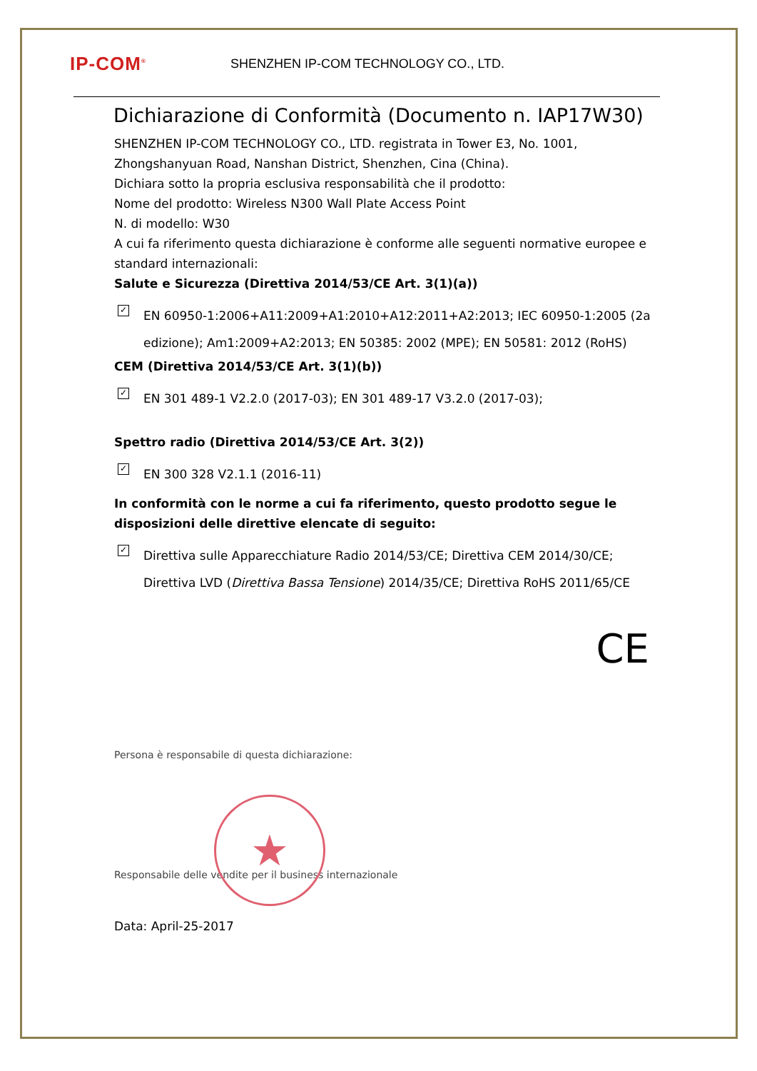IP-COM<sup>®</sup>
SHENZHEN IP-COM TECHNOLOGY CO., LTD.
Dichiarazione di Conformità (Documento n. IAP17W30)
SHENZHEN IP-COM TECHNOLOGY CO., LTD. registrata in Tower E3, No. 1001, Zhongshanyuan Road, Nanshan District, Shenzhen, Cina (China).
Dichiara sotto la propria esclusiva responsabilità che il prodotto:
Nome del prodotto: Wireless N300 Wall Plate Access Point
N. di modello: W30
A cui fa riferimento questa dichiarazione è conforme alle seguenti normative europee e standard internazionali:
Salute e Sicurezza (Direttiva 2014/53/CE Art. 3(1)(a))
✓ EN 60950-1:2006+A11:2009+A1:2010+A12:2011+A2:2013; IEC 60950-1:2005 (2a edizione); Am1:2009+A2:2013; EN 50385: 2002 (MPE); EN 50581: 2012 (RoHS)
CEM (Direttiva 2014/53/CE Art. 3(1)(b))
✓ EN 301 489-1 V2.2.0 (2017-03); EN 301 489-17 V3.2.0 (2017-03);
Spettro radio (Direttiva 2014/53/CE Art. 3(2))
✓ EN 300 328 V2.1.1 (2016-11)
In conformità con le norme a cui fa riferimento, questo prodotto segue le disposizioni delle direttive elencate di seguito:
✓ Direttiva sulle Apparecchiature Radio 2014/53/CE; Direttiva CEM 2014/30/CE; Direttiva LVD (Direttiva Bassa Tensione) 2014/35/CE; Direttiva RoHS 2011/65/CE
CE
Persona è responsabile di questa dichiarazione:
★
Responsabile delle vendite per il business internazionale
Data: April-25-2017